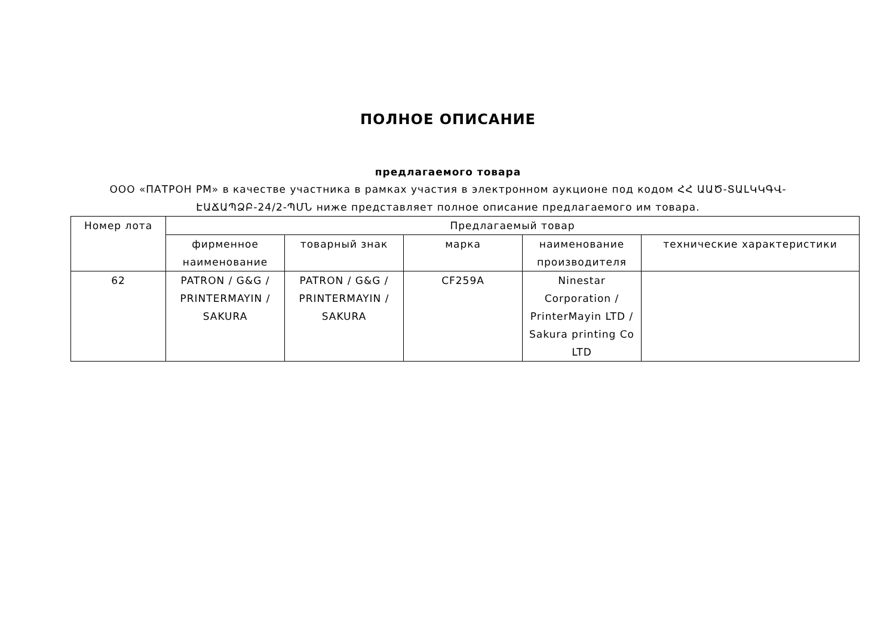ПОЛНОЕ ОПИСАНИЕ
предлагаемого товара
ООО «ПАТРОН РМ» в качестве участника в рамках участия в электронном аукционе под кодом ՀՀ ԱԱԾ-ՏԱԼԿԿԳՎ-ԷԱՃԱՊՁԲ-24/2-ՊՄՆ ниже представляет полное описание предлагаемого им товара.
| Номер лота | Предлагаемый товар | | | | |
| --- | --- | --- | --- | --- | --- |
| | фирменное наименование | товарный знак | марка | наименование производителя | технические характеристики |
| 62 | PATRON / G&G / PRINTERMAYIN / SAKURA | PATRON / G&G / PRINTERMAYIN / SAKURA | CF259A | Ninestar Corporation / PrinterMayin LTD / Sakura printing Co LTD | |